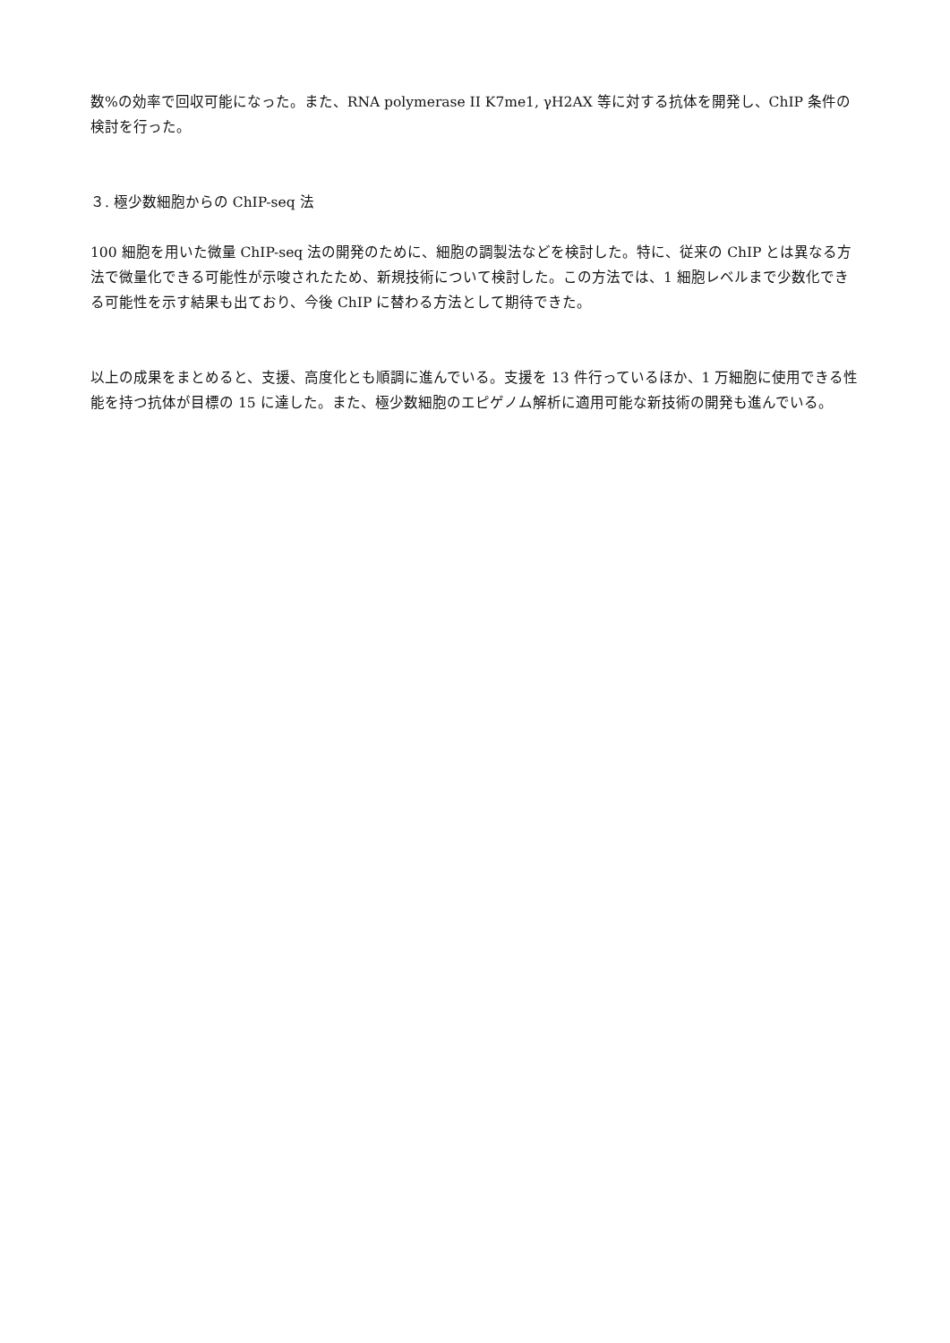数%の効率で回収可能になった。また、RNA polymerase II K7me1, γH2AX 等に対する抗体を開発し、ChIP 条件の検討を行った。
３. 極少数細胞からの ChIP-seq 法
100 細胞を用いた微量 ChIP-seq 法の開発のために、細胞の調製法などを検討した。特に、従来の ChIP とは異なる方法で微量化できる可能性が示唆されたため、新規技術について検討した。この方法では、1 細胞レベルまで少数化できる可能性を示す結果も出ており、今後 ChIP に替わる方法として期待できた。
以上の成果をまとめると、支援、高度化とも順調に進んでいる。支援を 13 件行っているほか、1 万細胞に使用できる性能を持つ抗体が目標の 15 に達した。また、極少数細胞のエピゲノム解析に適用可能な新技術の開発も進んでいる。